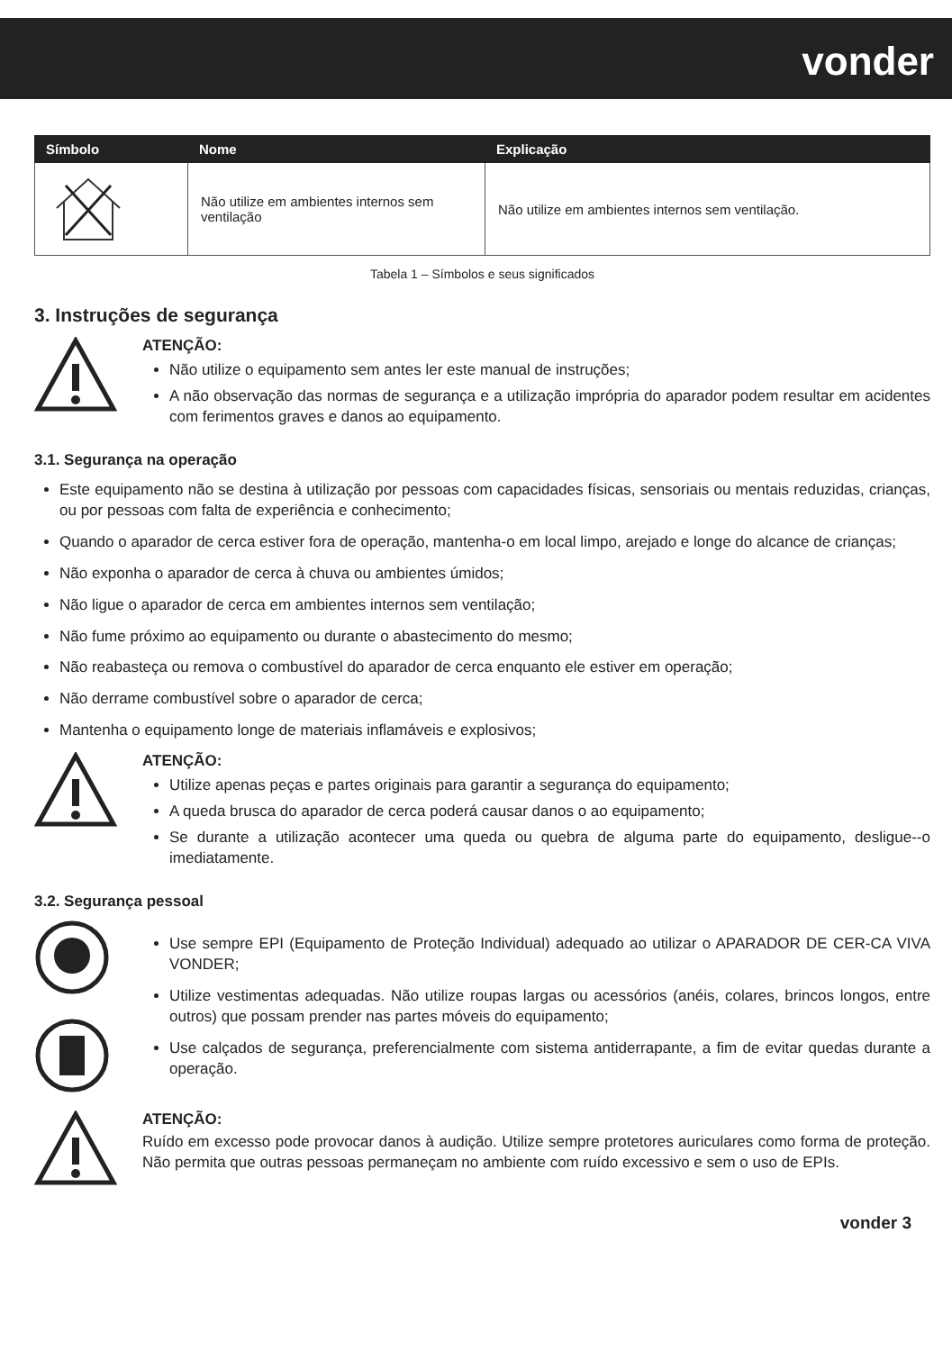vonder
| Símbolo | Nome | Explicação |
| --- | --- | --- |
| | Não utilize em ambientes internos sem ventilação | Não utilize em ambientes internos sem ventilação. |
Tabela 1 – Símbolos e seus significados
3. Instruções de segurança
ATENÇÃO:
Não utilize o equipamento sem antes ler este manual de instruções;
A não observação das normas de segurança e a utilização imprópria do aparador podem resultar em acidentes com ferimentos graves e danos ao equipamento.
3.1. Segurança na operação
Este equipamento não se destina à utilização por pessoas com capacidades físicas, sensoriais ou mentais reduzidas, crianças, ou por pessoas com falta de experiência e conhecimento;
Quando o aparador de cerca estiver fora de operação, mantenha-o em local limpo, arejado e longe do alcance de crianças;
Não exponha o aparador de cerca à chuva ou ambientes úmidos;
Não ligue o aparador de cerca em ambientes internos sem ventilação;
Não fume próximo ao equipamento ou durante o abastecimento do mesmo;
Não reabasteça ou remova o combustível do aparador de cerca enquanto ele estiver em operação;
Não derrame combustível sobre o aparador de cerca;
Mantenha o equipamento longe de materiais inflamáveis e explosivos;
ATENÇÃO:
Utilize apenas peças e partes originais para garantir a segurança do equipamento;
A queda brusca do aparador de cerca poderá causar danos o ao equipamento;
Se durante a utilização acontecer uma queda ou quebra de alguma parte do equipamento, desligue--o imediatamente.
3.2. Segurança pessoal
Use sempre EPI (Equipamento de Proteção Individual) adequado ao utilizar o APARADOR DE CER-CA VIVA VONDER;
Utilize vestimentas adequadas. Não utilize roupas largas ou acessórios (anéis, colares, brincos longos, entre outros) que possam prender nas partes móveis do equipamento;
Use calçados de segurança, preferencialmente com sistema antiderrapante, a fim de evitar quedas durante a operação.
ATENÇÃO:
Ruído em excesso pode provocar danos à audição. Utilize sempre protetores auriculares como forma de proteção. Não permita que outras pessoas permaneçam no ambiente com ruído excessivo e sem o uso de EPIs.
vonder 3